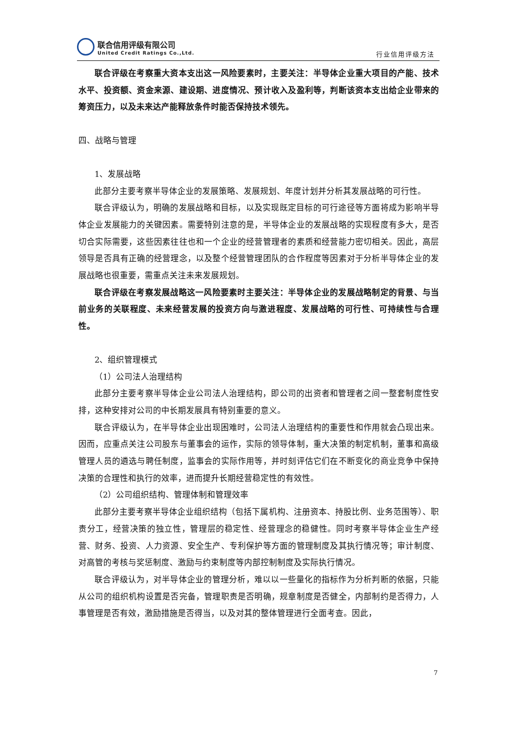联合信用评级有限公司
United Credit Ratings Co.,Ltd.
行业信用评级方法
联合评级在考察重大资本支出这一风险要素时，主要关注：半导体企业重大项目的产能、技术水平、投资额、资金来源、建设期、进度情况、预计收入及盈利等，判断该资本支出给企业带来的筹资压力，以及未来达产能释放条件时能否保持技术领先。
四、战略与管理
1、发展战略
此部分主要考察半导体企业的发展策略、发展规划、年度计划并分析其发展战略的可行性。
联合评级认为，明确的发展战略和目标，以及实现既定目标的可行途径等方面将成为影响半导体企业发展能力的关键因素。需要特别注意的是，半导体企业的发展战略的实现程度有多大，是否切合实际需要，这些因素往往也和一个企业的经营管理者的素质和经营能力密切相关。因此，高层领导是否具有正确的经营理念，以及整个经营管理团队的合作程度等因素对于分析半导体企业的发展战略也很重要，需重点关注未来发展规划。
联合评级在考察发展战略这一风险要素时主要关注：半导体企业的发展战略制定的背景、与当前业务的关联程度、未来经营发展的投资方向与激进程度、发展战略的可行性、可持续性与合理性。
2、组织管理模式
（1）公司法人治理结构
此部分主要考察半导体企业公司法人治理结构，即公司的出资者和管理者之间一整套制度性安排，这种安排对公司的中长期发展具有特别重要的意义。
联合评级认为，在半导体企业出现困难时，公司法人治理结构的重要性和作用就会凸现出来。因而，应重点关注公司股东与董事会的运作，实际的领导体制，重大决策的制定机制，董事和高级管理人员的遴选与聘任制度，监事会的实际作用等，并时刻评估它们在不断变化的商业竞争中保持决策的合理性和执行的效率，进而提升长期经营稳定性的有效性。
（2）公司组织结构、管理体制和管理效率
此部分主要考察半导体企业组织结构（包括下属机构、注册资本、持股比例、业务范围等）、职责分工，经营决策的独立性，管理层的稳定性、经营理念的稳健性。同时考察半导体企业生产经营、财务、投资、人力资源、安全生产、专利保护等方面的管理制度及其执行情况等；审计制度、对高管的考核与奖惩制度、激励与约束制度等内部控制制度及实际执行情况。
联合评级认为，对半导体企业的管理分析，难以以一些量化的指标作为分析判断的依据，只能从公司的组织机构设置是否完备，管理职责是否明确，规章制度是否健全，内部制约是否得力，人事管理是否有效，激励措施是否得当，以及对其的整体管理进行全面考查。因此，
7